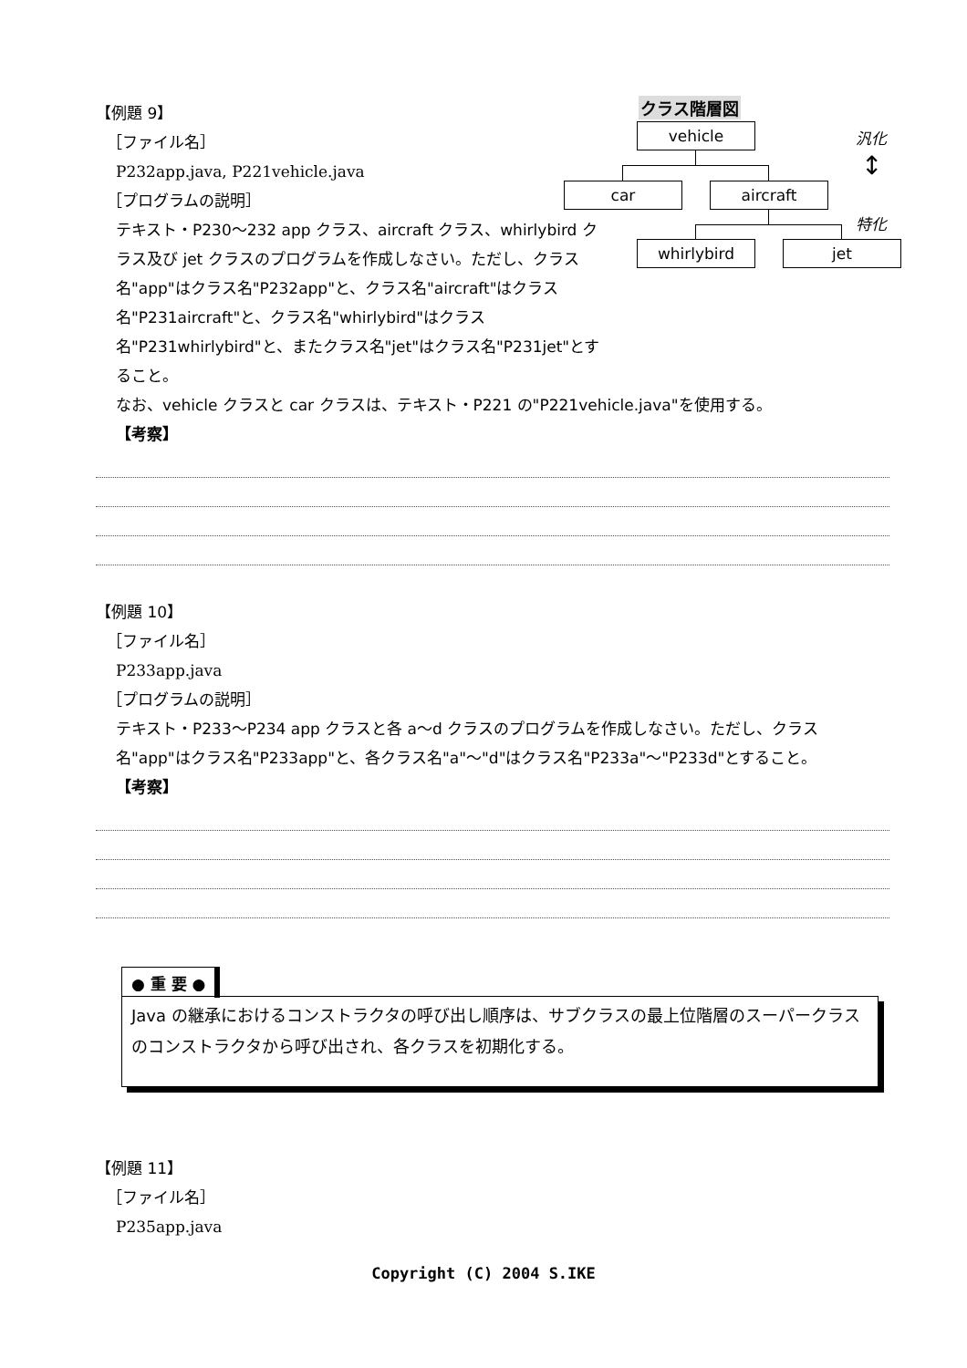【例題 9】
［ファイル名］
P232app.java, P221vehicle.java
［プログラムの説明］
テキスト・P230～232 app クラス、aircraft クラス、whirlybird クラス及び jet クラスのプログラムを作成しなさい。ただし、クラス名"app"はクラス名"P232app"と、クラス名"aircraft"はクラス名"P231aircraft"と、クラス名"whirlybird"はクラス名"P231whirlybird"と、またクラス名"jet"はクラス名"P231jet"とすること。
なお、vehicle クラスと car クラスは、テキスト・P221 の"P221vehicle.java"を使用する。
【考察】
クラス階層図
vehicle
car aircraft
whirlybird jet
汎化
↕
特化
【例題 10】
［ファイル名］
P233app.java
［プログラムの説明］
テキスト・P233～P234 app クラスと各 a～d クラスのプログラムを作成しなさい。ただし、クラス名"app"はクラス名"P233app"と、各クラス名"a"～"d"はクラス名"P233a"～"P233d"とすること。
【考察】
● 重 要 ●
Java の継承におけるコンストラクタの呼び出し順序は、サブクラスの最上位階層のスーパークラスのコンストラクタから呼び出され、各クラスを初期化する。
【例題 11】
［ファイル名］
P235app.java
Copyright (C) 2004 S.IKE